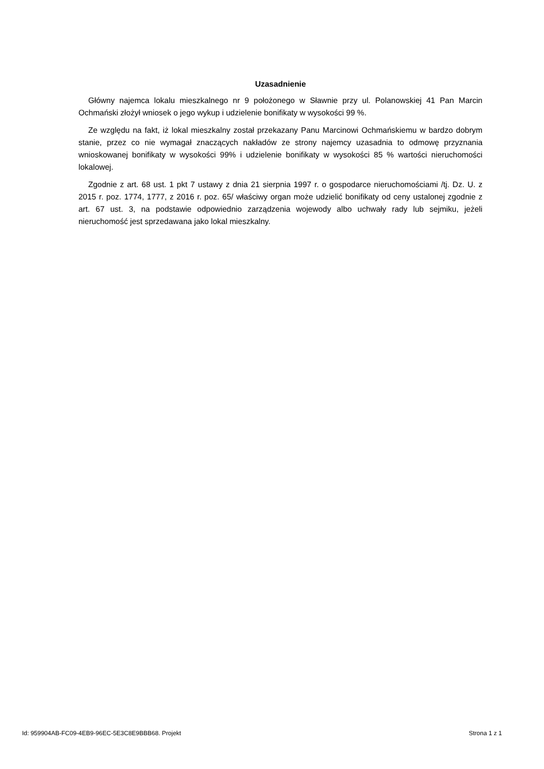Uzasadnienie
Główny najemca lokalu mieszkalnego nr 9 położonego w Sławnie przy ul. Polanowskiej 41 Pan Marcin Ochmański złożył wniosek o jego wykup i udzielenie bonifikaty w wysokości 99 %.
Ze względu na fakt, iż lokal mieszkalny został przekazany Panu Marcinowi Ochmańskiemu w bardzo dobrym stanie, przez co nie wymagał znaczących nakładów ze strony najemcy uzasadnia to odmowę przyznania wnioskowanej bonifikaty w wysokości 99% i udzielenie bonifikaty w wysokości 85 % wartości nieruchomości lokalowej.
Zgodnie z art. 68 ust. 1 pkt 7 ustawy z dnia 21 sierpnia 1997 r. o gospodarce nieruchomościami /tj. Dz. U. z 2015 r. poz. 1774, 1777, z 2016 r. poz. 65/ właściwy organ może udzielić bonifikaty od ceny ustalonej zgodnie z art. 67 ust. 3, na podstawie odpowiednio zarządzenia wojewody albo uchwały rady lub sejmiku, jeżeli nieruchomość jest sprzedawana jako lokal mieszkalny.
Id: 959904AB-FC09-4EB9-96EC-5E3C8E9BBB68. Projekt Strona 1 z 1